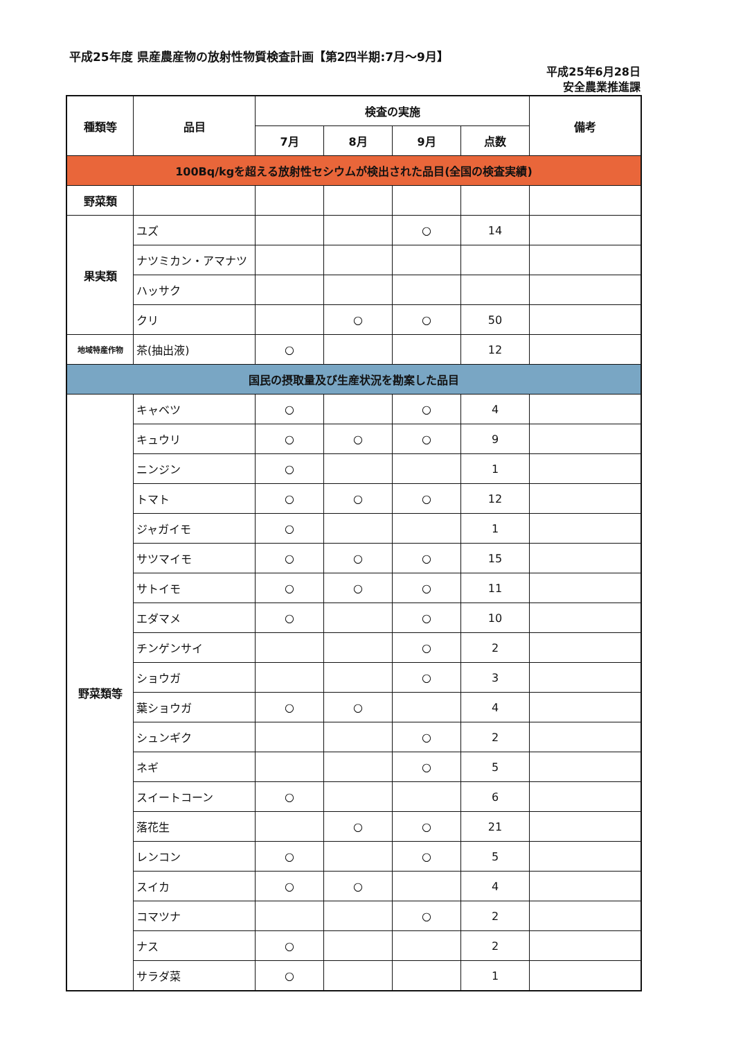平成25年度 県産農産物の放射性物質検査計画【第2四半期:7月～9月】
平成25年6月28日
安全農業推進課
| 種類等 | 品目 | 検査の実施 | | | | 備考 |
| --- | --- | --- | --- | --- | --- | --- |
| | | 7月 | 8月 | 9月 | 点数 | |
| 100Bq/kgを超える放射性セシウムが検出された品目(全国の検査実績) | | | | | | |
| 野菜類 | | | | | | |
| 果実類 | ユズ | | | ○ | 14 | |
| | ナツミカン・アマナツ | | | | | |
| | ハッサク | | | | | |
| | クリ | | ○ | ○ | 50 | |
| 地域特産作物 | 茶(抽出液) | ○ | | | 12 | |
| 国民の摂取量及び生産状況を勘案した品目 | | | | | | |
| 野菜類等 | キャベツ | ○ | | ○ | 4 | |
| | キュウリ | ○ | ○ | ○ | 9 | |
| | ニンジン | ○ | | | 1 | |
| | トマト | ○ | ○ | ○ | 12 | |
| | ジャガイモ | ○ | | | 1 | |
| | サツマイモ | ○ | ○ | ○ | 15 | |
| | サトイモ | ○ | ○ | ○ | 11 | |
| | エダマメ | ○ | | ○ | 10 | |
| | チンゲンサイ | | | ○ | 2 | |
| | ショウガ | | | ○ | 3 | |
| | 葉ショウガ | ○ | ○ | | 4 | |
| | シュンギク | | | ○ | 2 | |
| | ネギ | | | ○ | 5 | |
| | スイートコーン | ○ | | | 6 | |
| | 落花生 | | ○ | ○ | 21 | |
| | レンコン | ○ | | ○ | 5 | |
| | スイカ | ○ | ○ | | 4 | |
| | コマツナ | | | ○ | 2 | |
| | ナス | ○ | | | 2 | |
| | サラダ菜 | ○ | | | 1 | |